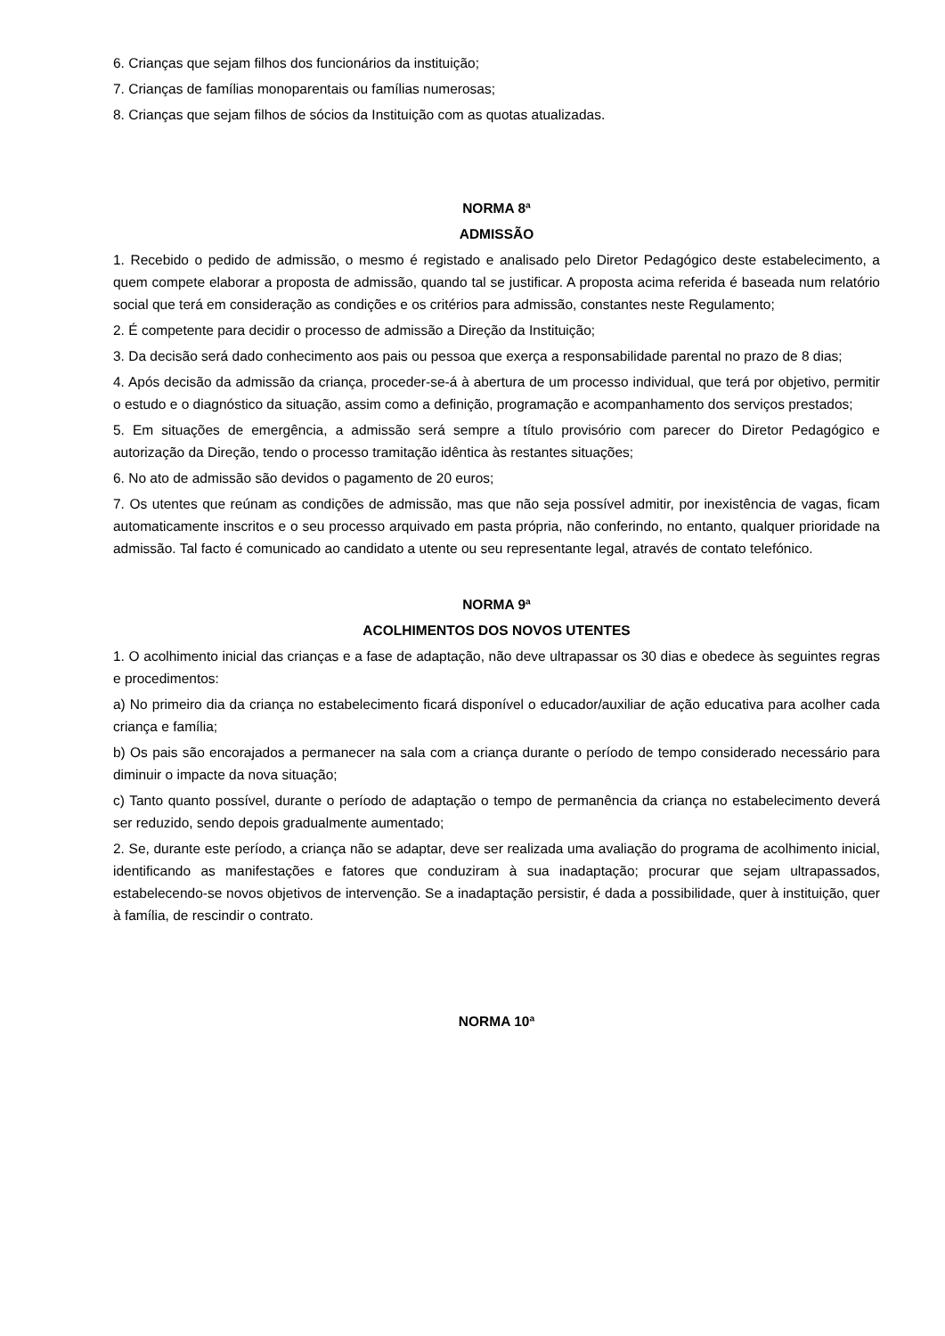6. Crianças que sejam filhos dos funcionários da instituição;
7. Crianças de famílias monoparentais ou famílias numerosas;
8. Crianças que sejam filhos de sócios da Instituição com as quotas atualizadas.
NORMA 8ª
ADMISSÃO
1. Recebido o pedido de admissão, o mesmo é registado e analisado pelo Diretor Pedagógico deste estabelecimento, a quem compete elaborar a proposta de admissão, quando tal se justificar. A proposta acima referida é baseada num relatório social que terá em consideração as condições e os critérios para admissão, constantes neste Regulamento;
2. É competente para decidir o processo de admissão a Direção da Instituição;
3. Da decisão será dado conhecimento aos pais ou pessoa que exerça a responsabilidade parental no prazo de 8 dias;
4. Após decisão da admissão da criança, proceder-se-á à abertura de um processo individual, que terá por objetivo, permitir o estudo e o diagnóstico da situação, assim como a definição, programação e acompanhamento dos serviços prestados;
5. Em situações de emergência, a admissão será sempre a título provisório com parecer do Diretor Pedagógico e autorização da Direção, tendo o processo tramitação idêntica às restantes situações;
6. No ato de admissão são devidos o pagamento de 20 euros;
7. Os utentes que reúnam as condições de admissão, mas que não seja possível admitir, por inexistência de vagas, ficam automaticamente inscritos e o seu processo arquivado em pasta própria, não conferindo, no entanto, qualquer prioridade na admissão. Tal facto é comunicado ao candidato a utente ou seu representante legal, através de contato telefónico.
NORMA 9ª
ACOLHIMENTOS DOS NOVOS UTENTES
1. O acolhimento inicial das crianças e a fase de adaptação, não deve ultrapassar os 30 dias e obedece às seguintes regras e procedimentos:
a) No primeiro dia da criança no estabelecimento ficará disponível o educador/auxiliar de ação educativa para acolher cada criança e família;
b) Os pais são encorajados a permanecer na sala com a criança durante o período de tempo considerado necessário para diminuir o impacte da nova situação;
c) Tanto quanto possível, durante o período de adaptação o tempo de permanência da criança no estabelecimento deverá ser reduzido, sendo depois gradualmente aumentado;
2. Se, durante este período, a criança não se adaptar, deve ser realizada uma avaliação do programa de acolhimento inicial, identificando as manifestações e fatores que conduziram à sua inadaptação; procurar que sejam ultrapassados, estabelecendo-se novos objetivos de intervenção. Se a inadaptação persistir, é dada a possibilidade, quer à instituição, quer à família, de rescindir o contrato.
NORMA 10ª